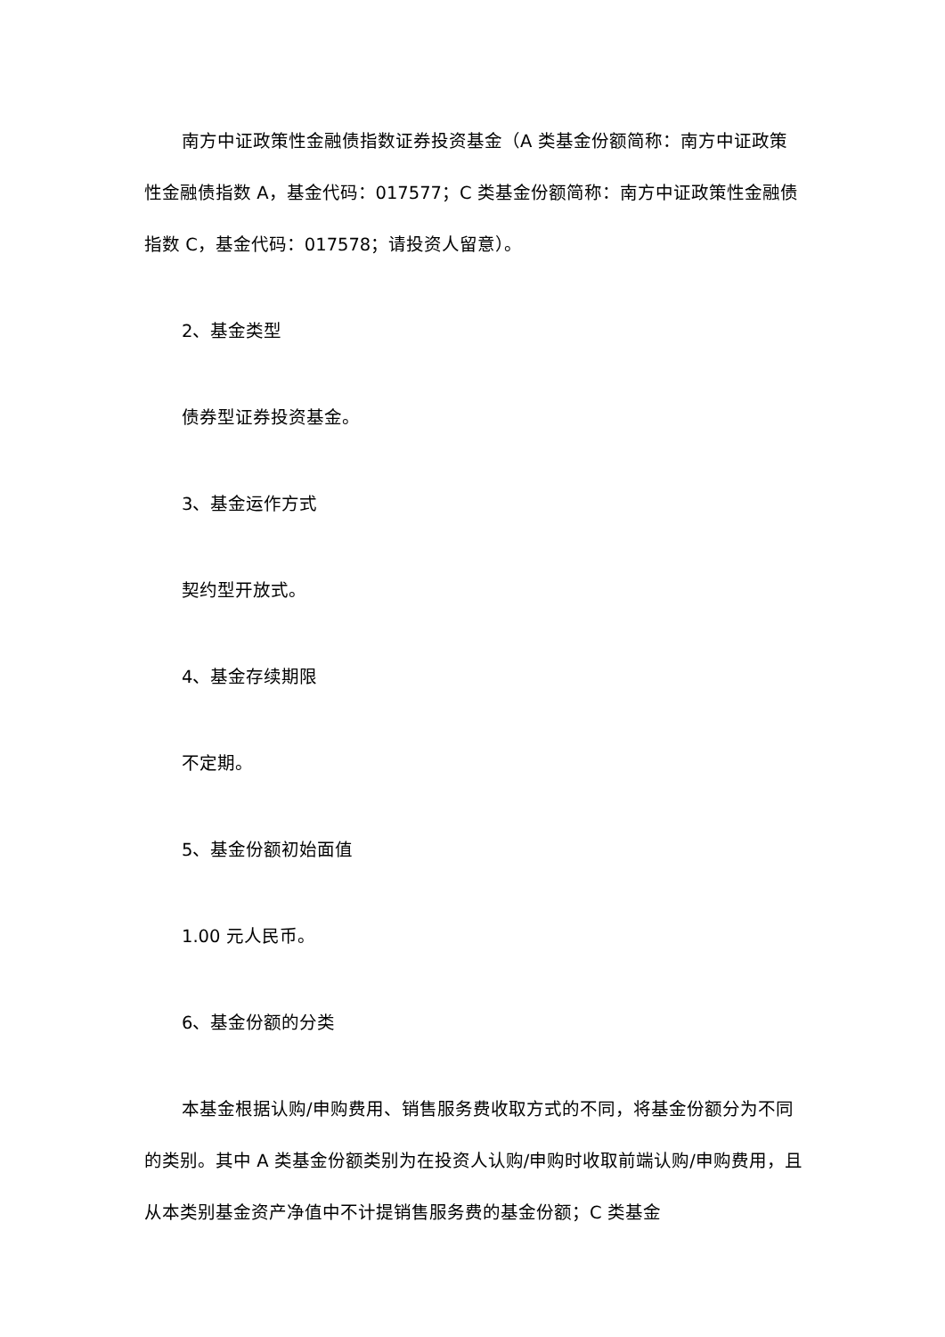南方中证政策性金融债指数证券投资基金（A 类基金份额简称：南方中证政策性金融债指数 A，基金代码：017577；C 类基金份额简称：南方中证政策性金融债指数 C，基金代码：017578；请投资人留意）。
2、基金类型
债券型证券投资基金。
3、基金运作方式
契约型开放式。
4、基金存续期限
不定期。
5、基金份额初始面值
1.00 元人民币。
6、基金份额的分类
本基金根据认购/申购费用、销售服务费收取方式的不同，将基金份额分为不同的类别。其中 A 类基金份额类别为在投资人认购/申购时收取前端认购/申购费用，且从本类别基金资产净值中不计提销售服务费的基金份额；C 类基金